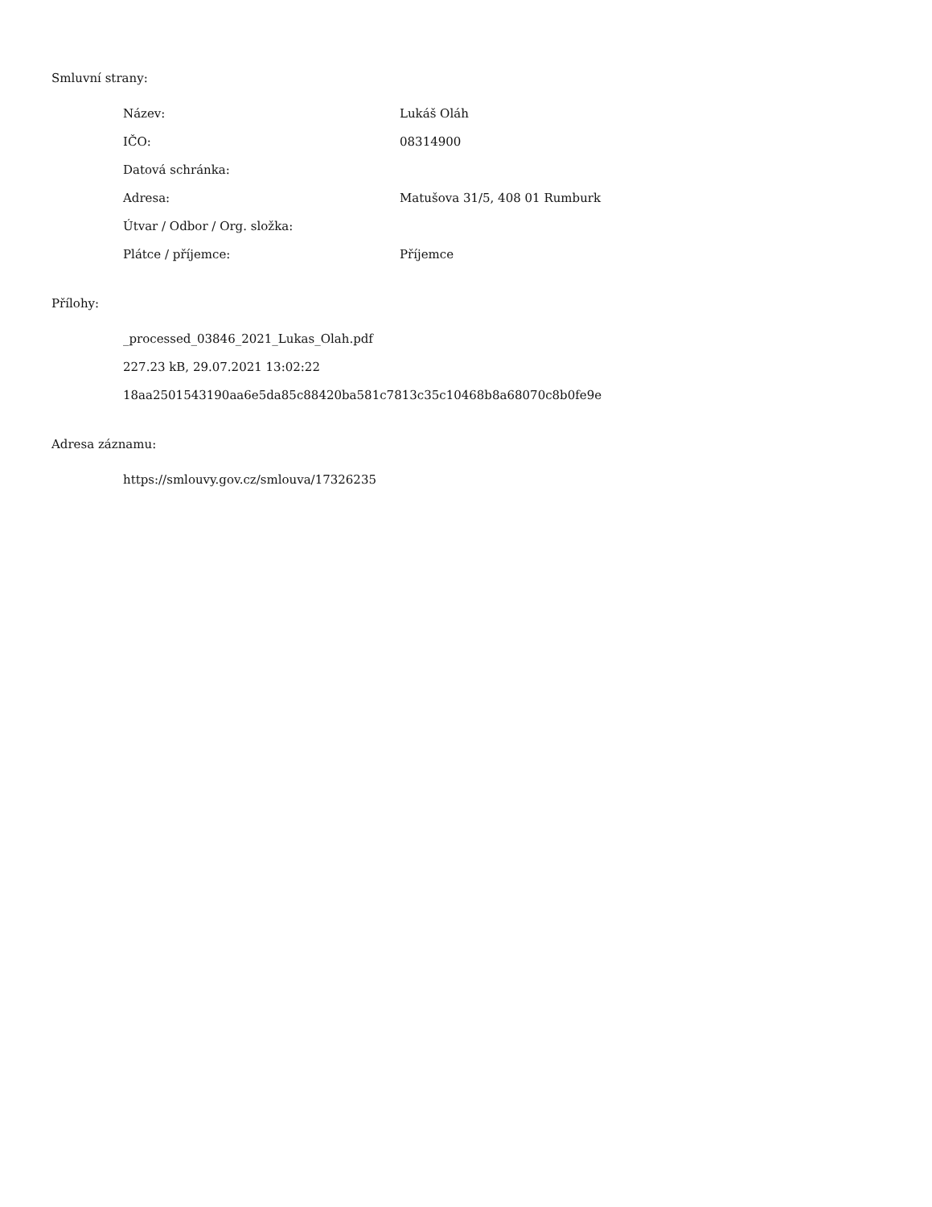Smluvní strany:
| Název: | Lukáš Oláh |
| IČO: | 08314900 |
| Datová schránka: | |
| Adresa: | Matušova 31/5, 408 01 Rumburk |
| Útvar / Odbor / Org. složka: | |
| Plátce / příjemce: | Příjemce |
Přílohy:
_processed_03846_2021_Lukas_Olah.pdf
227.23 kB, 29.07.2021 13:02:22
18aa2501543190aa6e5da85c88420ba581c7813c35c10468b8a68070c8b0fe9e
Adresa záznamu:
https://smlouvy.gov.cz/smlouva/17326235